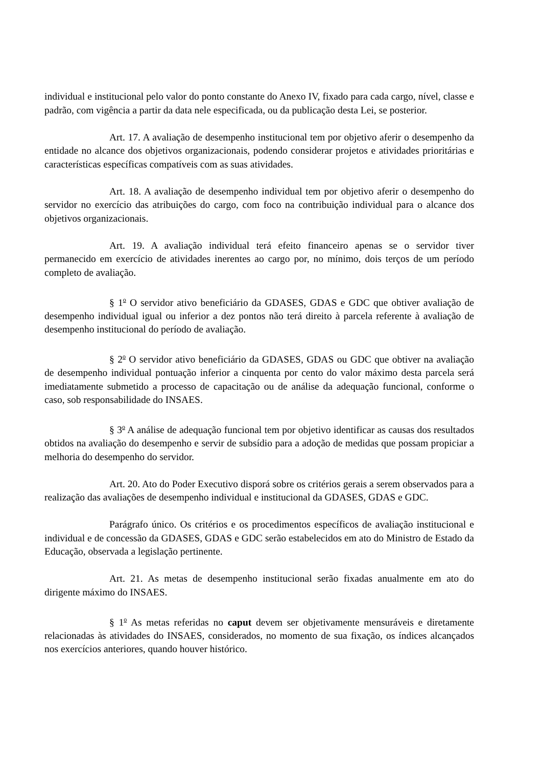individual e institucional pelo valor do ponto constante do Anexo IV, fixado para cada cargo, nível, classe e padrão, com vigência a partir da data nele especificada, ou da publicação desta Lei, se posterior.
Art. 17. A avaliação de desempenho institucional tem por objetivo aferir o desempenho da entidade no alcance dos objetivos organizacionais, podendo considerar projetos e atividades prioritárias e características específicas compatíveis com as suas atividades.
Art. 18. A avaliação de desempenho individual tem por objetivo aferir o desempenho do servidor no exercício das atribuições do cargo, com foco na contribuição individual para o alcance dos objetivos organizacionais.
Art. 19. A avaliação individual terá efeito financeiro apenas se o servidor tiver permanecido em exercício de atividades inerentes ao cargo por, no mínimo, dois terços de um período completo de avaliação.
§ 1<sup>o</sup> O servidor ativo beneficiário da GDASES, GDAS e GDC que obtiver avaliação de desempenho individual igual ou inferior a dez pontos não terá direito à parcela referente à avaliação de desempenho institucional do período de avaliação.
§ 2<sup>o</sup> O servidor ativo beneficiário da GDASES, GDAS ou GDC que obtiver na avaliação de desempenho individual pontuação inferior a cinquenta por cento do valor máximo desta parcela será imediatamente submetido a processo de capacitação ou de análise da adequação funcional, conforme o caso, sob responsabilidade do INSAES.
§ 3<sup>o</sup> A análise de adequação funcional tem por objetivo identificar as causas dos resultados obtidos na avaliação do desempenho e servir de subsídio para a adoção de medidas que possam propiciar a melhoria do desempenho do servidor.
Art. 20. Ato do Poder Executivo disporá sobre os critérios gerais a serem observados para a realização das avaliações de desempenho individual e institucional da GDASES, GDAS e GDC.
Parágrafo único. Os critérios e os procedimentos específicos de avaliação institucional e individual e de concessão da GDASES, GDAS e GDC serão estabelecidos em ato do Ministro de Estado da Educação, observada a legislação pertinente.
Art. 21. As metas de desempenho institucional serão fixadas anualmente em ato do dirigente máximo do INSAES.
§ 1<sup>o</sup> As metas referidas no caput devem ser objetivamente mensuráveis e diretamente relacionadas às atividades do INSAES, considerados, no momento de sua fixação, os índices alcançados nos exercícios anteriores, quando houver histórico.